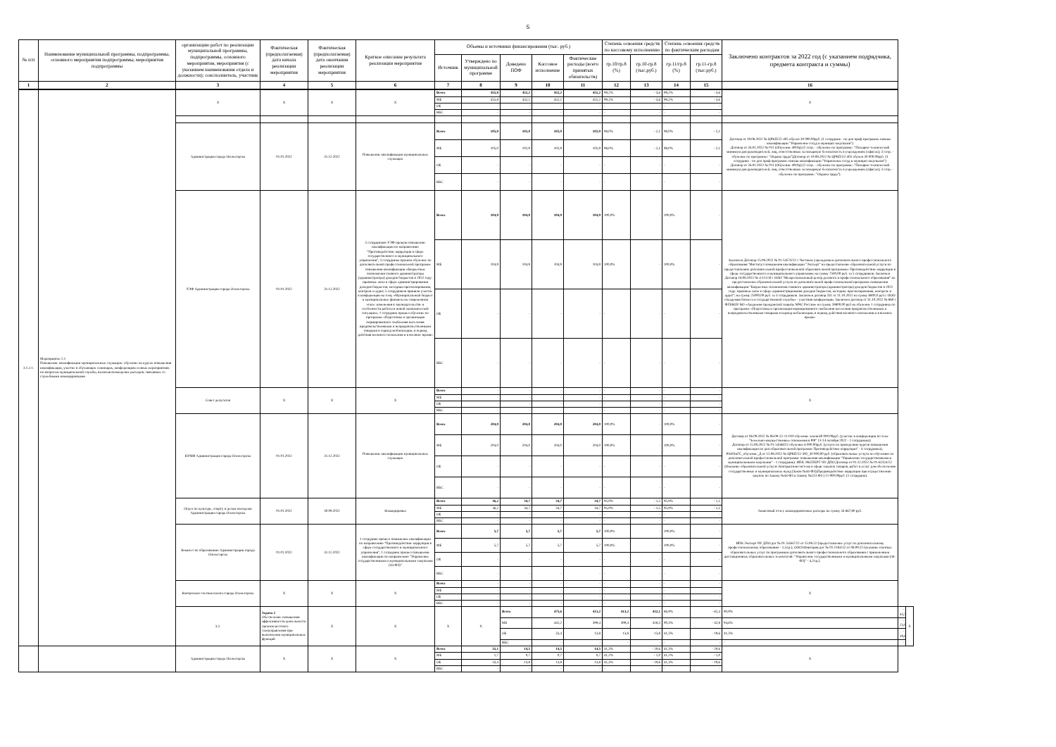5
| № п/п | Наименование муниципальной программы, подпрограммы, основного мероприятия подпрограммы, мероприятия подпрограммы | организацию работ по реализации муниципальной программы, подпрограммы, основного мероприятия, мероприятия (с указанием наименования отдела и должности); соисполнитель, участник | Фактическая (предполагаемая) дата начала реализации мероприятия | Фактическая (предполагаемая) дата окончания реализации мероприятия | Краткое описание результата реализации мероприятия | Объемы и источники финансирования (тыс. руб.) | | | | | Степень освоения средств по кассовому исполнению | | Степень освоения средств по фактическим расходам | | Заключено контрактов за 2022 год (с указанием подрядчика, предмета контракта и суммы) | | |
| --- | --- | --- | --- | --- | --- | --- | --- | --- | --- | --- | --- | --- | --- | --- | --- | --- | --- |
| | | | | | | Источник | Утверждено по муниципальной программе | Доведено ПОФ | Кассовое исполнение | Фактические расходы (всего принятых обязательств) | гр.10/гр.8 (%) | гр.10-гр.8 (тыс.руб.) | гр.11/гр.8 (%) | гр.11-гр.8 (тыс.руб.) | | | |
| 1 | 2 | 3 | 4 | 5 | 6 | 7 | 8 | 9 | 10 | 11 | 12 | 13 | 14 | 15 | 16 | | |
| 3.1.2.1. | Мероприятие 2.1 Повышение квалификации муниципальных служащих: обучение на курсах повышения квалификации, участие в обучающих семинарах, конференциях и иных мероприятиях по вопросам муниципальной службы, включая возмещение расходов, связанных со служебными командировками | X | X | X | X | Всего | 455,8 | 452,2 | 452,2 | 452,2 | 99,2% | - 3,6 | 99,2% | - 3,6 | X | | |
| | | | | | | МБ | 455,8 | 452,2 | 452,2 | 452,2 | 99,2% | - 3,6 | 99,2% | - 3,6 | | | |
| | | | | | | ОБ | - | - | - | - | - | - | - | - | | | |
| | | | | | | ВБС | - | - | - | - | - | - | - | - | | | |
| | | Администрация города Оленегорска | 01.01.2022 | 31.12.2022 | Повышение квалификации муниципальных служащих | Всего | 105,0 | 102,9 | 102,9 | 102,9 | 98,0% | - 2,1 | 98,0% | - 2,1 | Договор от 19.08.2022 № ЦРКП/22-405 обучен 30 000.00руб. (1 сотрудник - по доп проф программе повыш квалификации "Управление госуд и муницип закупками") Договор от 26.01.2022 № 011 (Обучение 4910р) (2 сотр. - обучение по программе: "Пожарно-технический минимум для руководителей, лиц, ответственных за пожарную безопасность в учреждениях (офисах); 3 сотр. - обучение по программе: "Охрана труда")Договор от 19.08.2022 № ЦРКП/22-405 обучен 30 000.00руб. (1 сотрудник - по доп проф программе повыш квалификации "Управление госуд и муницип закупками") Договор от 26.01.2022 № 011 (Обучение 4910р) (2 сотр. - обучение по программе: "Пожарно-технический минимум для руководителей, лиц, ответственных за пожарную безопасность в учреждениях (офисах); 3 сотр. - обучение по программе: "Охрана труда"). | | |
| | | | | | | МБ | 105,0 | 102,9 | 102,9 | 102,9 | 98,0% | - 2,1 | 98,0% | - 2,1 | | | |
| | | | | | | ОБ | - | - | - | - | - | - | - | - | | | |
| | | | | | | ВБС | - | - | - | - | - | - | - | - | | | |
| | | УЭФ Администрации города Оленегорска | 01.01.2022 | 31.12.2022 | 5 сотрудников УЭФ прошли повышение квалификации по направлению "Противодействие коррупции в сфере государственного и муниципального управления", 3 сотрудника прошли обучение по дополнительной профессиональной программе повышения квалификации «Бюджетные полномочия главного администратора (администратора) доходов бюджетов в 2022 году: правовые акты в сфере администрирования доходов бюджетов, методики прогнозирования, контроль и аудит, 5 сотрудников приняли участие в конференции на тему «Муниципальный бюджет и муниципальные финансы на современном этапе: изменения в законодательстве и особенности работы в новой экономической ситуации», 1 сотрудник прошел обучение по программе «Подготовка и организация нормированного снабжения населения продовольственными и непродовольственными товарами в период мобилизации, в период действия военного положения и в военное время» | Всего | 104,9 | 104,9 | 104,9 | 104,9 | 100,0% | - | 100,0% | - | Заключен Договор 15.08.2022 № 01-54574/22 с Частным учреждением дополнительного профессионального образования "Институт повышения квалификации "Эксперт" на предоставление образовательной услуги по предоставлению дополнительной профессиональной образовательной программы: Противодействие коррупции в сфере государственного и муниципального управления; на сумму 7500,00 руб. за 5 сотрудников. Заключен Договор 18.08.2022 № 4-113-Н с ООО "Межрегиональный центр делового и профессионального образования" на предоставление образовательной услуги по дополнительной профессиональной программе повышения квалификации "Бюджетные полномочия главного администратора (администратора) доходов бюджетов в 2022 году: правовые акты в сфере администрирования доходов бюджетов, методике прогнозирования, контроль и аудит"; на сумму 25000,00 руб. за 3 сотрудников. Заключен договор 331 от 11.10.2022 на сумму 8800,0 руб.с ООО «Академия бизнеса и государственной службы» - участнив конференции. Заключен договор от 31.10.2022 № 860 с ФГБВОУ ВО «Академия гражданской защиты МЧС России» на сумму 28800,00 руб на обучение 1 сотрудника по программе «Подготовка и организация нормированного снабжения населения продовольственными и непродовольственными товарами в период мобилизации, в период действия военного положения и в военное время» | | |
| | | | | | | МБ | 104,9 | 104,9 | 104,9 | 104,9 | 100,0% | - | 100,0% | - | | | |
| | | | | | | ОБ | - | - | - | - | - | - | - | - | | | |
| | | | | | | ВБС | - | - | - | - | - | - | - | - | | | |
| | | Совет депутатов | X | X | X | Всего | - | - | - | - | - | - | - | - | X | | |
| | | | | | | МБ | - | - | - | - | - | - | - | - | | | |
| | | | | | | ОБ | - | - | - | - | - | - | - | - | | | |
| | | | | | | ВБС | - | - | - | - | - | - | - | - | | | |
| | | КУМИ Администрации города Оленегорска | 01.01.2022 | 31.12.2022 | Повышение квалификации муниципальных служащих | Всего | 204,0 | 204,0 | 204,0 | 204,0 | 100,0% | - | 100,0% | - | Договор от 06.09.2022 № 06-09-22-11-010 обучение земля 60 000.00руб. (участие в конференции по теме "Земельно-имущественные отношения в РФ" 13-14 октября 2022 - 2 сотрудника); Договор от 15.08.2022 № 01-54568/22 обучение 6 000.00руб. (услуги по проведению курсов повышения квалификации по доп.образовательной программе Противодействие коррупции" - 4 сотрудника); РАНХиГС_обучение_Д от 15.08.2022 № ЦРКП/22-392_30 000,00 руб. (образовательные услуги по обучению по дополнительной профессиональной программе повышения квалификации "Управление государственными и муниципальными закупками" - 1 сотрудник). ИПК ЭКСПЕРТ ЧУ ДПО Договор от 01.12.2022 № 01-62324/22 (Оказание образовательной услуги: Контрактная система в сфере закупок товаров, работ и услуг для обеспечения государственных и муниципальных нужд (Закон №44-ФЗ);Продиводействие коррупции при осуществлении закупок по Закону №44-ФЗ и Закону №223-ФЗ ) 11 900.00руб. (1 сотрудник). | | |
| | | | | | | МБ | 204,0 | 204,0 | 204,0 | 204,0 | 100,0% | - | 100,0% | - | | | |
| | | | | | | ОБ | - | - | - | - | - | - | - | - | | | |
| | | | | | | ВБС | - | - | - | - | - | - | - | - | | | |
| | | Отдел по культуре, спорту и делам молодежи Администрации города Оленегорска | 01.01.2022 | 30.09.2022 | Командировка | Всего | 36,2 | 34,7 | 34,7 | 34,7 | 95,9% | - 1,5 | 95,9% | - 1,5 | Авансовый отчет, командировочные расходы на сумму 34 667,80 руб. | | |
| | | | | | | МБ | 36,2 | 34,7 | 34,7 | 34,7 | 95,9% | - 1,5 | 95,9% | - 1,5 | | | |
| | | | | | | ОБ | - | - | - | - | - | - | - | - | | | |
| | | | | | | ВБС | - | - | - | - | - | - | - | - | | | |
| | | Комитет по образованию Администрации города Оленегорска | 01.01.2022 | 31.12.2022 | 1 сотрудник прошел повышение квалификации по направлению "Противодействие коррупции в сфере государственного и муниципального управления", 1 сотрудник прошел повышение квалификации по направлению "Управление государственными и муниципальными закупками (44-ФЗ)" | Всего | 5,7 | 5,7 | 5,7 | 5,7 | 100,0% | - | 100,0% | - | ИПК Эксперт ЧУ ДПО дог № 01-54567/22 от 15.08.22 (предоставление услуг по дополнительному профессиональному образованию - 1,5т.р.), ООО Юнитория дог № 01-2184/22 от 08.09.22 (оказание платных образовательных услуг по программам дополнительного профессионального образования с применением дистанционных образовательных технологий: "Управление государственными и муниципальными закупками (44-ФЗ)" - 4,2т.р.). | | |
| | | | | | | МБ | 5,7 | 5,7 | 5,7 | 5,7 | 100,0% | - | 100,0% | - | | | |
| | | | | | | ОБ | - | - | - | - | - | - | - | - | | | |
| | | | | | | ВБС | - | - | - | - | - | - | - | - | | | |
| | | Контрольно-счетная палата города Оленегорска | X | X | X | Всего | - | - | - | - | - | - | - | - | X | | |
| | | | | | | МБ | - | - | - | - | - | - | - | - | | | |
| | | | | | | ОБ | - | - | - | - | - | - | - | - | | | |
| | | | | | | ВБС | - | - | - | - | - | - | - | - | | | |
| | | 3.2. | Задача 2 Обеспечение повышения эффективности деятельности органов местного самоуправления при выполнении муниципальных функций | X | X | X | X | Всего | 475,6 | 413,2 | 413,2 | 432,1 | 86,9% | - 62,4 | 90,9% | - 43,5 | X |
| | | | | | | | | МБ | 442,2 | 399,4 | 399,4 | 418,3 | 90,3% | - 42,8 | 94,6% | - 23,9 | |
| | | | | | | | | ОБ | 33,4 | 13,8 | 13,8 | 13,8 | 41,3% | - 19,6 | 41,3% | - 19,6 | |
| | | | | | | | | ВБС | - | - | - | - | - | - | - | - | |
| | | Администрация города Оленегорска | X | X | X | Всего | 35,1 | 14,5 | 14,5 | 14,5 | 41,3% | - 20,6 | 41,3% | - 20,6 | X | | |
| | | | | | | МБ | 1,7 | 0,7 | 0,7 | 0,7 | 41,2% | - 1,0 | 41,2% | - 1,0 | | | |
| | | | | | | ОБ | 33,4 | 13,8 | 13,8 | 13,8 | 41,3% | - 19,6 | 41,3% | - 19,6 | | | |
| | | | | | | ВБС | - | - | - | - | - | - | - | - | | | |